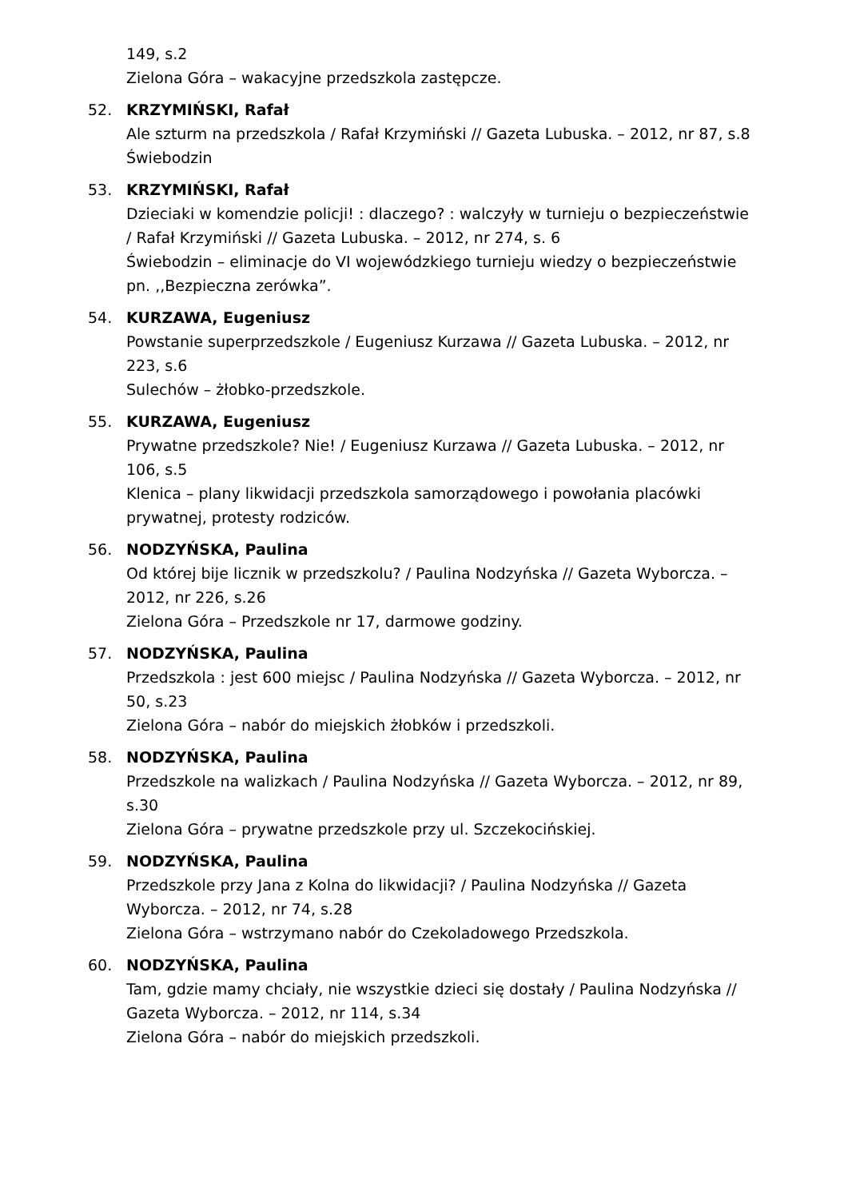149, s.2
Zielona Góra – wakacyjne przedszkola zastępcze.
52. KRZYMIŃSKI, Rafał
Ale szturm na przedszkola / Rafał Krzymiński // Gazeta Lubuska. – 2012, nr 87, s.8
Świebodzin
53. KRZYMIŃSKI, Rafał
Dzieciaki w komendzie policji! : dlaczego? : walczyły w turnieju o bezpieczeństwie / Rafał Krzymiński // Gazeta Lubuska. – 2012, nr 274, s. 6
Świebodzin – eliminacje do VI wojewódzkiego turnieju wiedzy o bezpieczeństwie pn. ,,Bezpieczna zerówka”.
54. KURZAWA, Eugeniusz
Powstanie superprzedszkole / Eugeniusz Kurzawa // Gazeta Lubuska. – 2012, nr 223, s.6
Sulechów – żłobko-przedszkole.
55. KURZAWA, Eugeniusz
Prywatne przedszkole? Nie! / Eugeniusz Kurzawa // Gazeta Lubuska. – 2012, nr 106, s.5
Klenica – plany likwidacji przedszkola samorządowego i powołania placówki prywatnej, protesty rodziców.
56. NODZYŃSKA, Paulina
Od której bije licznik w przedszkolu? / Paulina Nodzyńska // Gazeta Wyborcza. – 2012, nr 226, s.26
Zielona Góra – Przedszkole nr 17, darmowe godziny.
57. NODZYŃSKA, Paulina
Przedszkola : jest 600 miejsc / Paulina Nodzyńska // Gazeta Wyborcza. – 2012, nr 50, s.23
Zielona Góra – nabór do miejskich żłobków i przedszkoli.
58. NODZYŃSKA, Paulina
Przedszkole na walizkach / Paulina Nodzyńska // Gazeta Wyborcza. – 2012, nr 89, s.30
Zielona Góra – prywatne przedszkole przy ul. Szczekocińskiej.
59. NODZYŃSKA, Paulina
Przedszkole przy Jana z Kolna do likwidacji? / Paulina Nodzyńska // Gazeta Wyborcza. – 2012, nr 74, s.28
Zielona Góra – wstrzymano nabór do Czekoladowego Przedszkola.
60. NODZYŃSKA, Paulina
Tam, gdzie mamy chciały, nie wszystkie dzieci się dostały / Paulina Nodzyńska // Gazeta Wyborcza. – 2012, nr 114, s.34
Zielona Góra – nabór do miejskich przedszkoli.